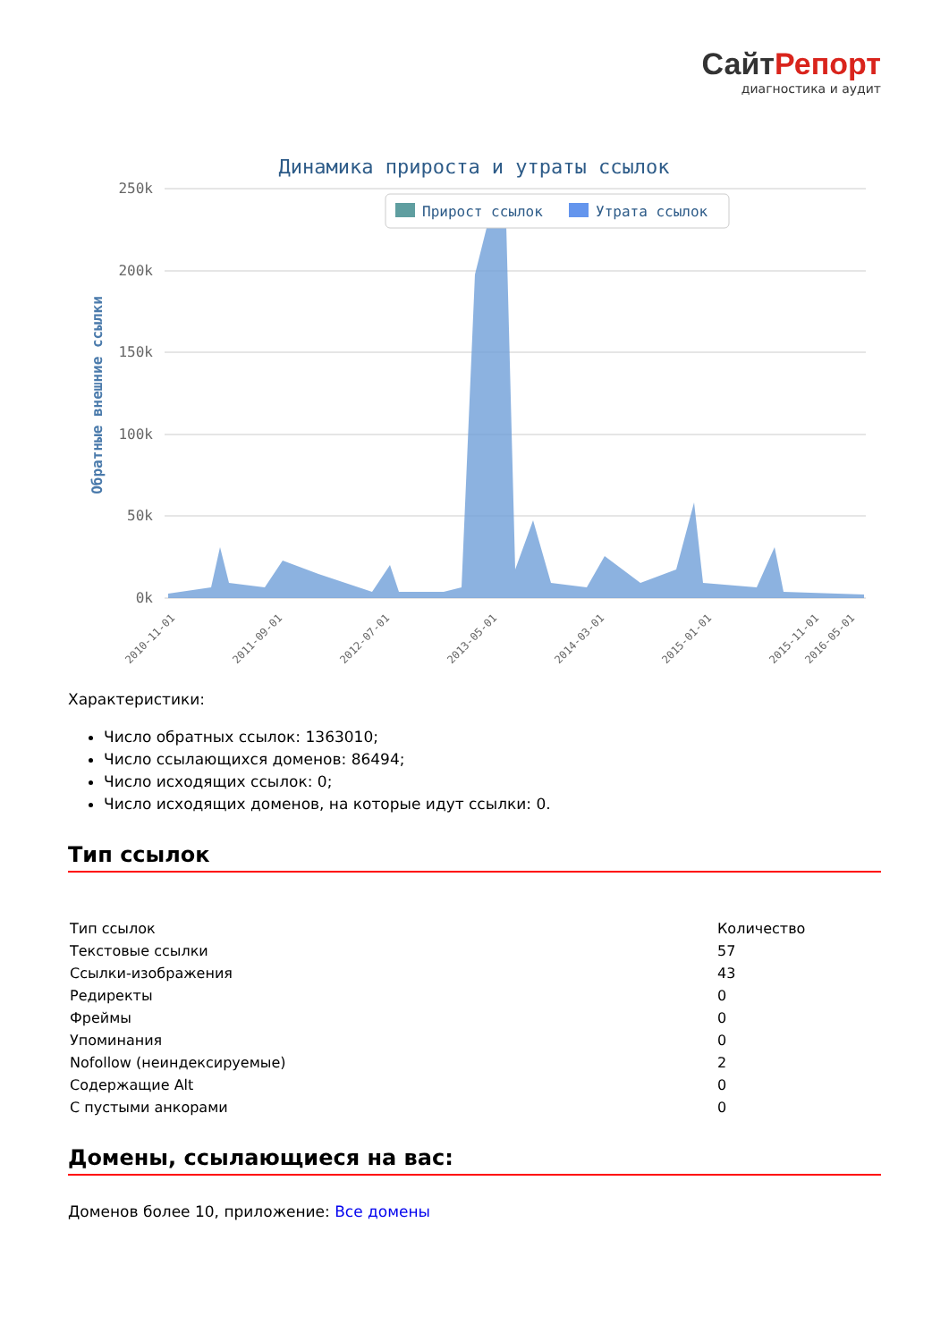СайтРепорт
диагностика и аудит
Динамика прироста и утраты ссылок
250k
200k
150k
100k
50k
0k
Обратные внешние ссылки
Прирост ссылок
Утрата ссылок
2010-11-01
2011-09-01
2012-07-01
2013-05-01
2014-03-01
2015-01-01
2015-11-01
2016-05-01
Характеристики:
Число обратных ссылок: 1363010;
Число ссылающихся доменов: 86494;
Число исходящих ссылок: 0;
Число исходящих доменов, на которые идут ссылки: 0.
Тип ссылок
| Тип ссылок | Количество |
| Текстовые ссылки | 57 |
| Ссылки-изображения | 43 |
| Редиректы | 0 |
| Фреймы | 0 |
| Упоминания | 0 |
| Nofollow (неиндексируемые) | 2 |
| Содержащие Alt | 0 |
| С пустыми анкорами | 0 |
Домены, ссылающиеся на вас:
Доменов более 10, приложение: Все домены